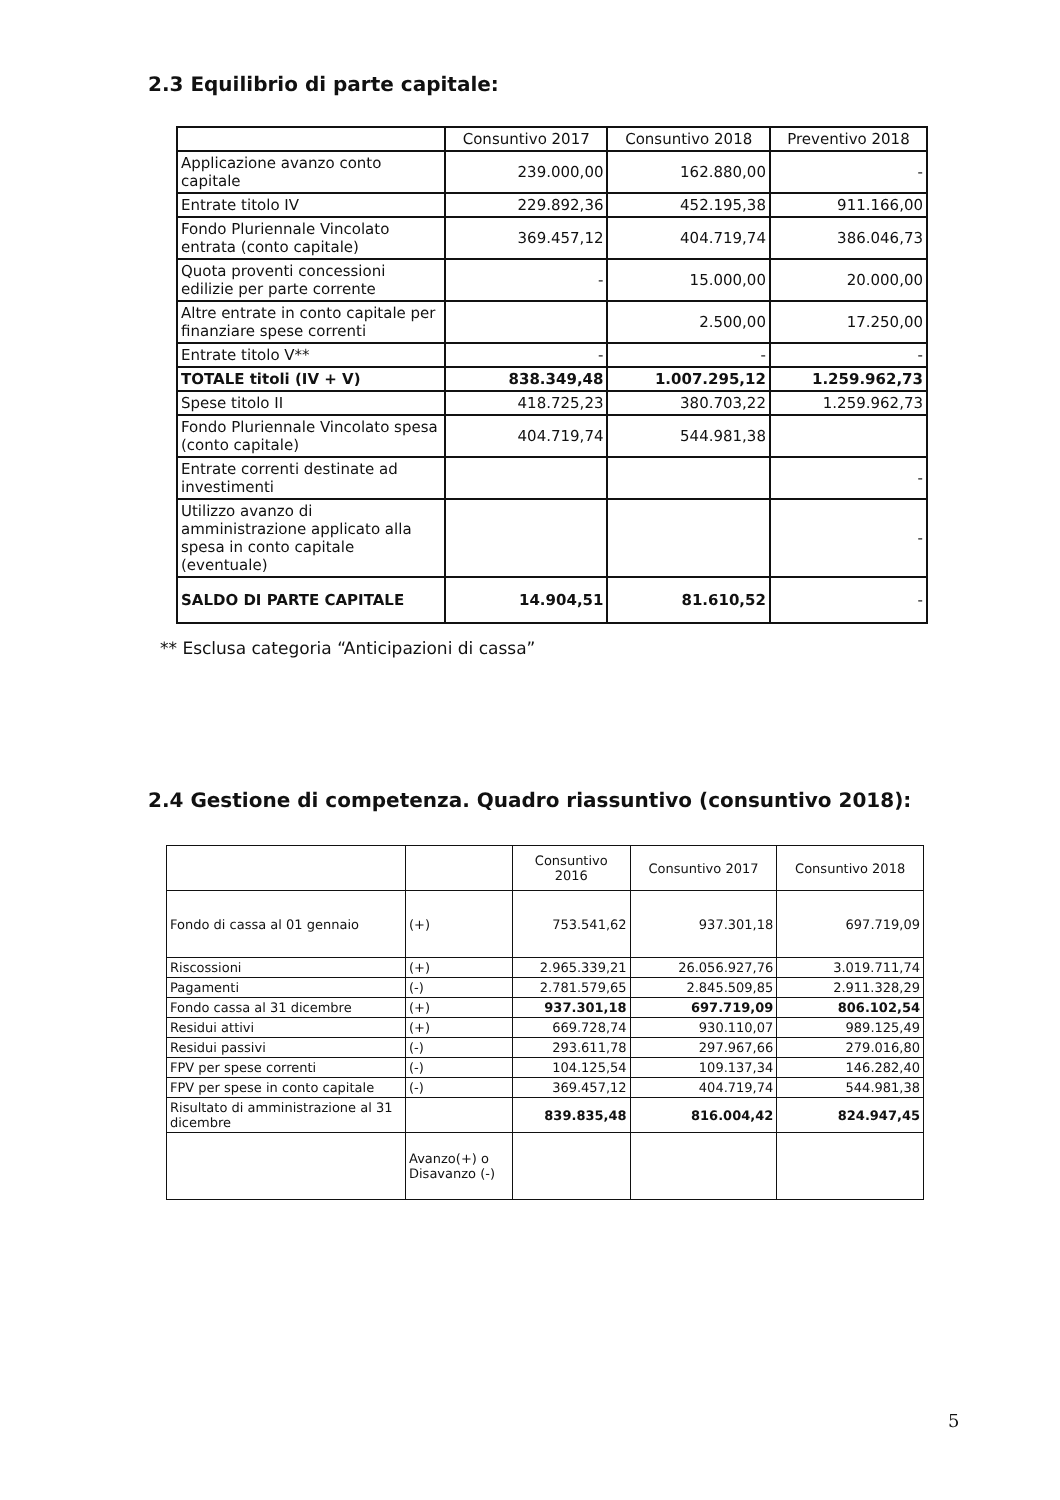2.3 Equilibrio di parte capitale:
| | Consuntivo 2017 | Consuntivo 2018 | Preventivo 2018 |
| --- | --- | --- | --- |
| Applicazione avanzo conto capitale | 239.000,00 | 162.880,00 | - |
| Entrate titolo IV | 229.892,36 | 452.195,38 | 911.166,00 |
| Fondo Pluriennale Vincolato entrata (conto capitale) | 369.457,12 | 404.719,74 | 386.046,73 |
| Quota proventi concessioni edilizie per parte corrente | - | 15.000,00 | 20.000,00 |
| Altre entrate in conto capitale per finanziare spese correnti | | 2.500,00 | 17.250,00 |
| Entrate titolo V** | - | - | - |
| TOTALE titoli (IV + V) | 838.349,48 | 1.007.295,12 | 1.259.962,73 |
| Spese titolo II | 418.725,23 | 380.703,22 | 1.259.962,73 |
| Fondo Pluriennale Vincolato spesa (conto capitale) | 404.719,74 | 544.981,38 | |
| Entrate correnti destinate ad investimenti | | | - |
| Utilizzo avanzo di amministrazione applicato alla spesa in conto capitale (eventuale) | | | - |
| SALDO DI PARTE CAPITALE | 14.904,51 | 81.610,52 | - |
** Esclusa categoria “Anticipazioni di cassa”
2.4 Gestione di competenza. Quadro riassuntivo (consuntivo 2018):
| | | Consuntivo 2016 | Consuntivo 2017 | Consuntivo 2018 |
| --- | --- | --- | --- | --- |
| Fondo di cassa al 01 gennaio | (+) | 753.541,62 | 937.301,18 | 697.719,09 |
| Riscossioni | (+) | 2.965.339,21 | 26.056.927,76 | 3.019.711,74 |
| Pagamenti | (-) | 2.781.579,65 | 2.845.509,85 | 2.911.328,29 |
| Fondo cassa al 31 dicembre | (+) | 937.301,18 | 697.719,09 | 806.102,54 |
| Residui attivi | (+) | 669.728,74 | 930.110,07 | 989.125,49 |
| Residui passivi | (-) | 293.611,78 | 297.967,66 | 279.016,80 |
| FPV per spese correnti | (-) | 104.125,54 | 109.137,34 | 146.282,40 |
| FPV per spese in conto capitale | (-) | 369.457,12 | 404.719,74 | 544.981,38 |
| Risultato di amministrazione al 31 dicembre | | 839.835,48 | 816.004,42 | 824.947,45 |
| | Avanzo(+) o Disavanzo (-) | | | |
5